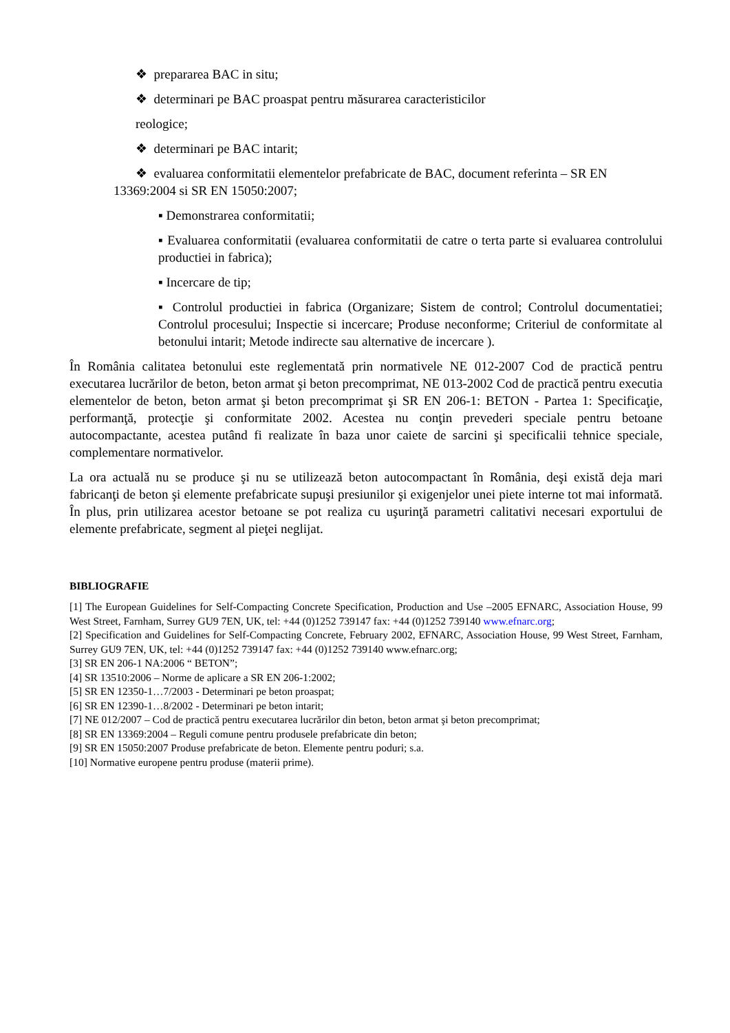❖ prepararea BAC in situ;
❖ determinari pe BAC proaspat pentru măsurarea caracteristicilor
reologice;
❖ determinari pe BAC intarit;
❖ evaluarea conformitatii elementelor prefabricate de BAC, document referinta – SR EN 13369:2004 si SR EN 15050:2007;
▪ Demonstrarea conformitatii;
▪ Evaluarea conformitatii (evaluarea conformitatii de catre o terta parte si evaluarea controlului productiei in fabrica);
▪ Incercare de tip;
▪ Controlul productiei in fabrica (Organizare; Sistem de control; Controlul documentatiei; Controlul procesului; Inspectie si incercare; Produse neconforme; Criteriul de conformitate al betonului intarit; Metode indirecte sau alternative de incercare ).
În România calitatea betonului este reglementată prin normativele NE 012-2007 Cod de practică pentru executarea lucrărilor de beton, beton armat şi beton precomprimat, NE 013-2002 Cod de practică pentru executia elementelor de beton, beton armat şi beton precomprimat şi SR EN 206-1: BETON - Partea 1: Specificaţie, performanţă, protecţie şi conformitate 2002. Acestea nu conţin prevederi speciale pentru betoane autocompactante, acestea putând fi realizate în baza unor caiete de sarcini şi specificalii tehnice speciale, complementare normativelor.
La ora actuală nu se produce şi nu se utilizează beton autocompactant în România, deşi există deja mari fabricanţi de beton şi elemente prefabricate supuşi presiunilor şi exigenjelor unei piete interne tot mai informată. În plus, prin utilizarea acestor betoane se pot realiza cu uşurinţă parametri calitativi necesari exportului de elemente prefabricate, segment al pieţei neglijat.
BIBLIOGRAFIE
[1] The European Guidelines for Self-Compacting Concrete Specification, Production and Use –2005 EFNARC, Association House, 99 West Street, Farnham, Surrey GU9 7EN, UK, tel: +44 (0)1252 739147 fax: +44 (0)1252 739140 www.efnarc.org;
[2] Specification and Guidelines for Self-Compacting Concrete, February 2002, EFNARC, Association House, 99 West Street, Farnham, Surrey GU9 7EN, UK, tel: +44 (0)1252 739147 fax: +44 (0)1252 739140 www.efnarc.org;
[3] SR EN 206-1 NA:2006 “ BETON”;
[4] SR 13510:2006 – Norme de aplicare a SR EN 206-1:2002;
[5] SR EN 12350-1…7/2003 - Determinari pe beton proaspat;
[6] SR EN 12390-1…8/2002 - Determinari pe beton intarit;
[7] NE 012/2007 – Cod de practică pentru executarea lucrărilor din beton, beton armat şi beton precomprimat;
[8] SR EN 13369:2004 – Reguli comune pentru produsele prefabricate din beton;
[9] SR EN 15050:2007 Produse prefabricate de beton. Elemente pentru poduri; s.a.
[10] Normative europene pentru produse (materii prime).